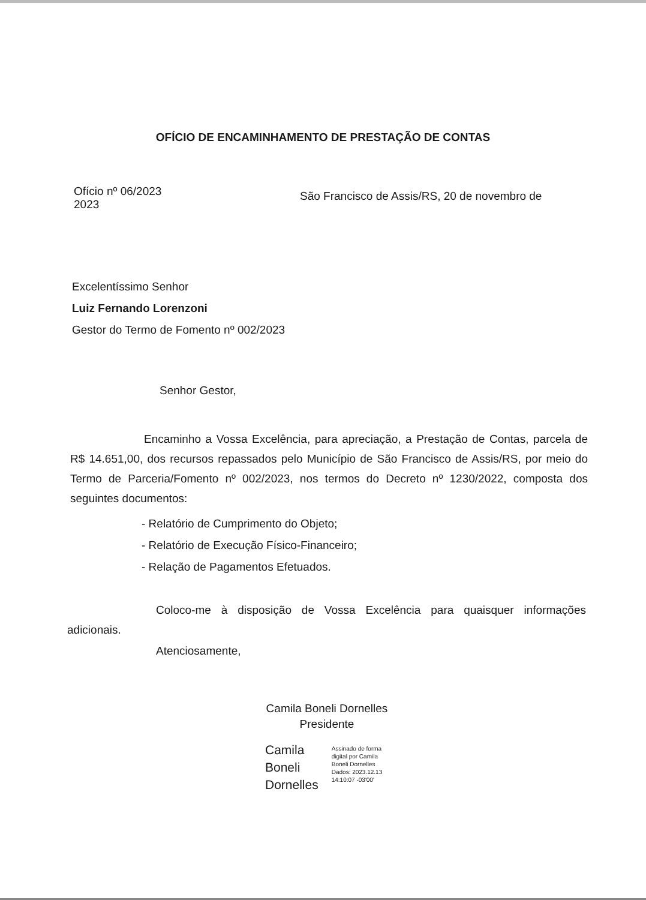OFÍCIO DE ENCAMINHAMENTO DE PRESTAÇÃO DE CONTAS
Ofício nº 06/2023
2023
São Francisco de Assis/RS, 20 de novembro de
Excelentíssimo Senhor
Luiz Fernando Lorenzoni
Gestor do Termo de Fomento nº 002/2023
Senhor Gestor,
Encaminho a Vossa Excelência, para apreciação, a Prestação de Contas, parcela de R$ 14.651,00, dos recursos repassados pelo Município de São Francisco de Assis/RS, por meio do Termo de Parceria/Fomento nº 002/2023, nos termos do Decreto nº 1230/2022, composta dos seguintes documentos:
- Relatório de Cumprimento do Objeto;
- Relatório de Execução Físico-Financeiro;
- Relação de Pagamentos Efetuados.
Coloco-me à disposição de Vossa Excelência para quaisquer informações adicionais.
Atenciosamente,
Camila Boneli Dornelles
Presidente
Camila
Boneli
Dornelles
Assinado de forma
digital por Camila
Boneli Dornelles
Dados: 2023.12.13
14:10:07 -03'00'